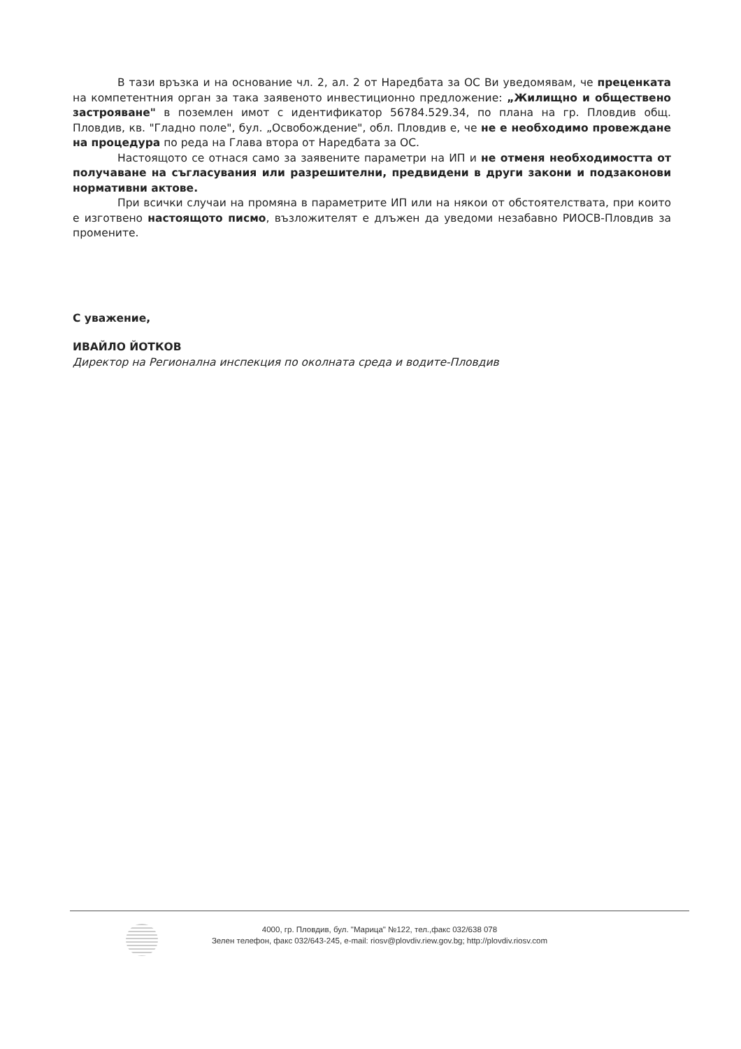В тази връзка и на основание чл. 2, ал. 2 от Наредбата за ОС Ви уведомявам, че преценката на компетентния орган за така заявеното инвестиционно предложение: „Жилищно и обществено застрояване" в поземлен имот с идентификатор 56784.529.34, по плана на гр. Пловдив общ. Пловдив, кв. "Гладно поле", бул. „Освобождение", обл. Пловдив е, че не е необходимо провеждане на процедура по реда на Глава втора от Наредбата за ОС.
Настоящото се отнася само за заявените параметри на ИП и не отменя необходимостта от получаване на съгласувания или разрешителни, предвидени в други закони и подзаконови нормативни актове.
При всички случаи на промяна в параметрите ИП или на някои от обстоятелствата, при които е изготвено настоящото писмо, възложителят е длъжен да уведоми незабавно РИОСВ-Пловдив за промените.
С уважение,
ИВАЙЛО ЙОТКОВ
Директор на Регионална инспекция по околната среда и водите-Пловдив
4000, гр. Пловдив, бул. "Марица" №122, тел.,факс 032/638 078
Зелен телефон, факс 032/643-245, e-mail: riosv@plovdiv.riew.gov.bg; http://plovdiv.riosv.com